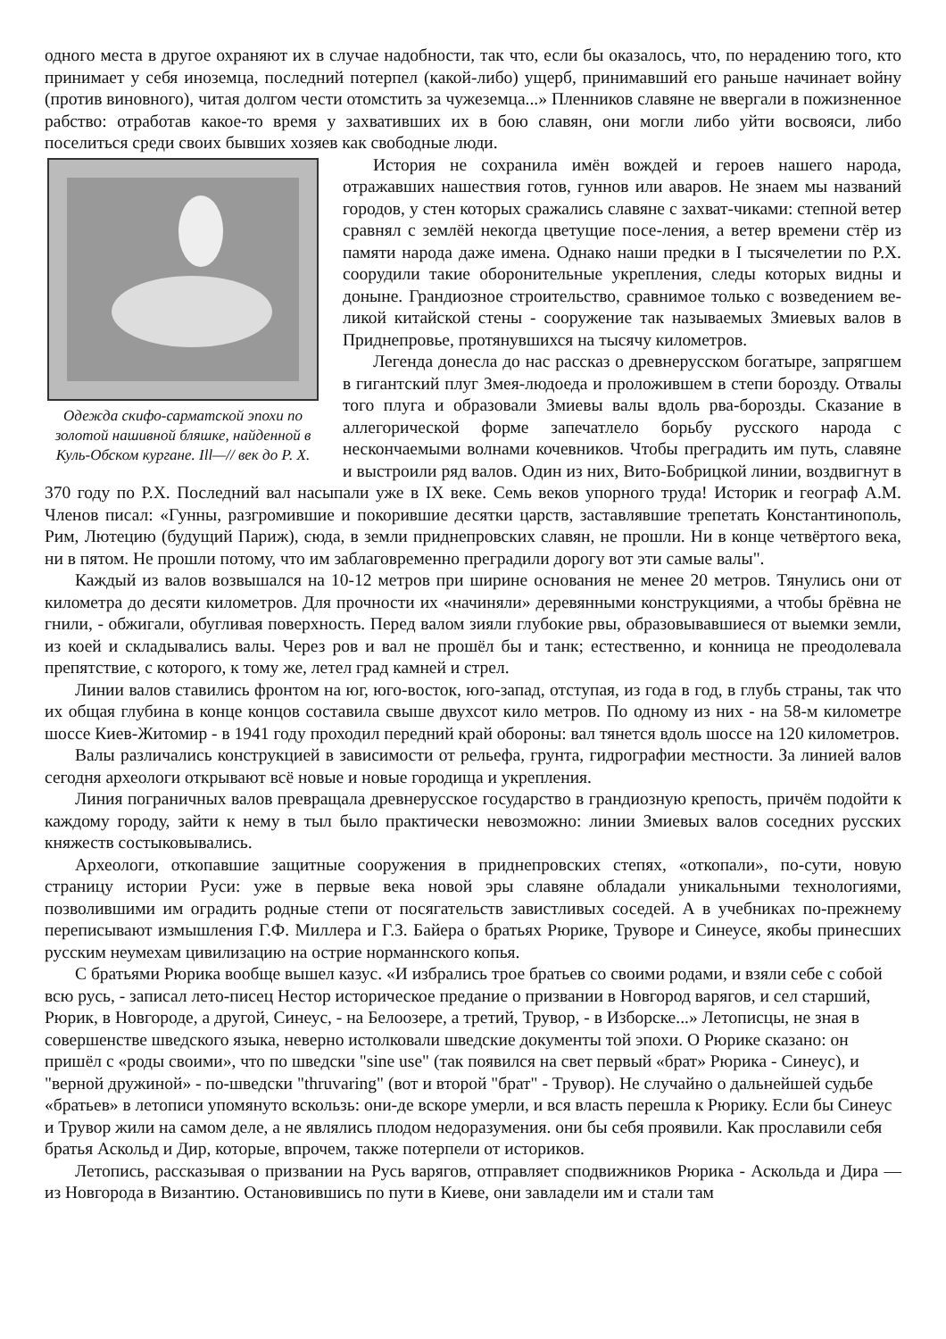одного места в другое охраняют их в случае надобности, так что, если бы оказалось, что, по нерадению того, кто принимает у себя иноземца, последний потерпел (какой-либо) ущерб, принимавший его раньше начинает войну (против виновного), читая долгом чести отомстить за чужеземца...» Пленников славяне не ввергали в пожизненное рабство: отработав какое-то время у захвативших их в бою славян, они могли либо уйти восвояси, либо поселиться среди своих бывших хозяев как свободные люди.
Одежда скифо-сарматской эпохи по золотой нашивной бляшке, найденной в Куль-Обском кургане. Ill—// век до Р. Х.
История не сохранила имён вождей и героев нашего народа, отражавших нашествия готов, гуннов или аваров. Не знаем мы названий городов, у стен которых сражались славяне с захват-чиками: степной ветер сравнял с землёй некогда цветущие посе-ления, а ветер времени стёр из памяти народа даже имена. Однако наши предки в I тысячелетии по Р.Х. соорудили такие оборонительные укрепления, следы которых видны и доныне. Грандиозное строительство, сравнимое только с возведением ве-ликой китайской стены - сооружение так называемых Змиевых валов в Приднепровье, протянувшихся на тысячу километров.
Легенда донесла до нас рассказ о древнерусском богатыре, запрягшем в гигантский плуг Змея-людоеда и проложившем в степи борозду. Отвалы того плуга и образовали Змиевы валы вдоль рва-борозды. Сказание в аллегорической форме запечатлело борьбу русского народа с нескончаемыми волнами кочевников. Чтобы преградить им путь, славяне и выстроили ряд валов. Один из них, Вито-Бобрицкой линии, воздвигнут в 370 году по Р.Х. Последний вал насыпали уже в IX веке. Семь веков упорного труда! Историк и географ А.М. Членов писал: «Гунны, разгромившие и покорившие десятки царств, заставлявшие трепетать Константинополь, Рим, Лютецию (будущий Париж), сюда, в земли приднепровских славян, не прошли. Ни в конце четвёртого века, ни в пятом. Не прошли потому, что им заблаговременно преградили дорогу вот эти самые валы".
Каждый из валов возвышался на 10-12 метров при ширине основания не менее 20 метров. Тянулись они от километра до десяти километров. Для прочности их «начиняли» деревянными конструкциями, а чтобы брёвна не гнили, - обжигали, обугливая поверхность. Перед валом зияли глубокие рвы, образовывавшиеся от выемки земли, из коей и складывались валы. Через ров и вал не прошёл бы и танк; естественно, и конница не преодолевала препятствие, с которого, к тому же, летел град камней и стрел.
Линии валов ставились фронтом на юг, юго-восток, юго-запад, отступая, из года в год, в глубь страны, так что их общая глубина в конце концов составила свыше двухсот кило метров. По одному из них - на 58-м километре шоссе Киев-Житомир - в 1941 году проходил передний край обороны: вал тянется вдоль шоссе на 120 километров.
Валы различались конструкцией в зависимости от рельефа, грунта, гидрографии местности. За линией валов сегодня археологи открывают всё новые и новые городища и укрепления.
Линия пограничных валов превращала древнерусское государство в грандиозную крепость, причём подойти к каждому городу, зайти к нему в тыл было практически невозможно: линии Змиевых валов соседних русских княжеств состыковывались.
Археологи, откопавшие защитные сооружения в приднепровских степях, «откопали», по-сути, новую страницу истории Руси: уже в первые века новой эры славяне обладали уникальными технологиями, позволившими им оградить родные степи от посягательств завистливых соседей. А в учебниках по-прежнему переписывают измышления Г.Ф. Миллера и Г.З. Байера о братьях Рюрике, Труворе и Синеусе, якобы принесших русским неумехам цивилизацию на острие норманнского копья.
С братьями Рюрика вообще вышел казус. «И избрались трое братьев со своими родами, и взяли себе с собой всю русь, - записал лето-писец Нестор историческое предание о призвании в Новгород варягов, и сел старший, Рюрик, в Новгороде, а другой, Синеус, - на Белоозере, а третий, Трувор, - в Изборске...» Летописцы, не зная в совершенстве шведского языка, неверно истолковали шведские документы той эпохи. О Рюрике сказано: он пришёл с «роды своими», что по шведски "sine use" (так появился на свет первый «брат» Рюрика - Синеус), и "верной дружиной» - по-шведски "thruvaring" (вот и второй "брат" - Трувор). Не случайно о дальнейшей судьбе «братьев» в летописи упомянуто вскользь: они-де вскоре умерли, и вся власть перешла к Рюрику. Если бы Синеус и Трувор жили на самом деле, а не являлись плодом недоразумения. они бы себя проявили. Как прославили себя братья Аскольд и Дир, которые, впрочем, также потерпели от историков.
Летопись, рассказывая о призвании на Русь варягов, отправляет сподвижников Рюрика - Аскольда и Дира — из Новгорода в Византию. Остановившись по пути в Киеве, они завладели им и стали там